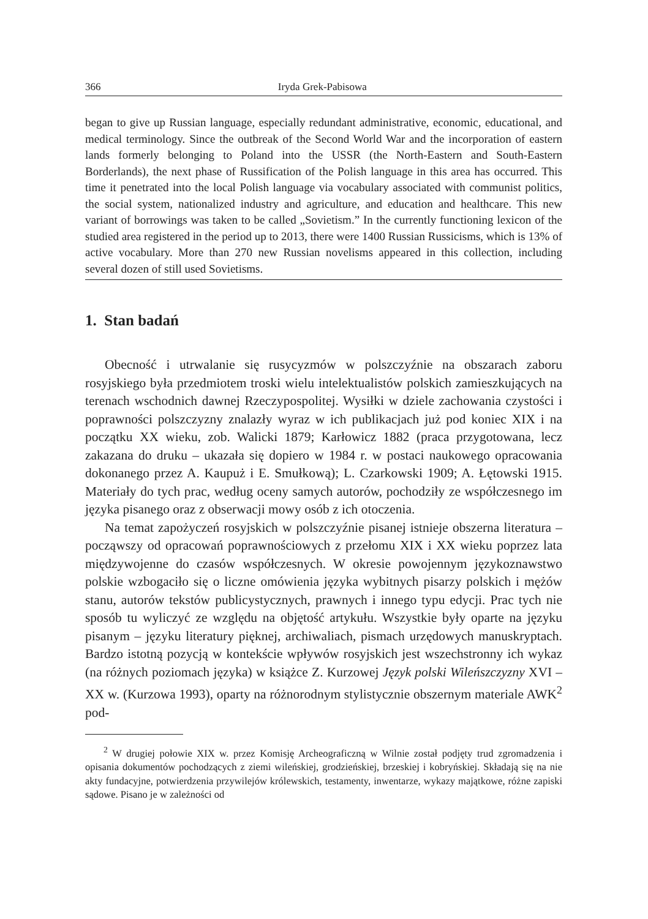366 Iryda Grek-Pabisowa
began to give up Russian language, especially redundant administrative, economic, educational, and medical terminology. Since the outbreak of the Second World War and the incorporation of eastern lands formerly belonging to Poland into the USSR (the North-Eastern and South-Eastern Borderlands), the next phase of Russification of the Polish language in this area has occurred. This time it penetrated into the local Polish language via vocabulary associated with communist politics, the social system, nationalized industry and agriculture, and education and healthcare. This new variant of borrowings was taken to be called „Sovietism.” In the currently functioning lexicon of the studied area registered in the period up to 2013, there were 1400 Russian Russicisms, which is 13% of active vocabulary. More than 270 new Russian novelisms appeared in this collection, including several dozen of still used Sovietisms.
1. Stan badań
Obecność i utrwalanie się rusycyzmów w polszczyźnie na obszarach zaboru rosyjskiego była przedmiotem troski wielu intelektualistów polskich zamieszkujących na terenach wschodnich dawnej Rzeczypospolitej. Wysiłki w dziele zachowania czystości i poprawności polszczyzny znalazły wyraz w ich publikacjach już pod koniec XIX i na początku XX wieku, zob. Walicki 1879; Karłowicz 1882 (praca przygotowana, lecz zakazana do druku – ukazała się dopiero w 1984 r. w postaci naukowego opracowania dokonanego przez A. Kaupuż i E. Smułkową); L. Czarkowski 1909; A. Łętowski 1915. Materiały do tych prac, według oceny samych autorów, pochodziły ze współczesnego im języka pisanego oraz z obserwacji mowy osób z ich otoczenia.
Na temat zapożyczeń rosyjskich w polszczyźnie pisanej istnieje obszerna literatura – począwszy od opracowań poprawnościowych z przełomu XIX i XX wieku poprzez lata międzywojenne do czasów współczesnych. W okresie powojennym językoznawstwo polskie wzbogaciło się o liczne omówienia języka wybitnych pisarzy polskich i mężów stanu, autorów tekstów publicystycznych, prawnych i innego typu edycji. Prac tych nie sposób tu wyliczyć ze względu na objętość artykułu. Wszystkie były oparte na języku pisanym – języku literatury pięknej, archiwaliach, pismach urzędowych manuskryptach. Bardzo istotną pozycją w kontekście wpływów rosyjskich jest wszechstronny ich wykaz (na różnych poziomach języka) w książce Z. Kurzowej Język polski Wileńszczyzny XVI – XX w. (Kurzowa 1993), oparty na różnorodnym stylistycznie obszernym materiale AWK<sup>2</sup> pod-
<sup>2</sup> W drugiej połowie XIX w. przez Komisję Archeograficzną w Wilnie został podjęty trud zgromadzenia i opisania dokumentów pochodzących z ziemi wileńskiej, grodzieńskiej, brzeskiej i kobryńskiej. Składają się na nie akty fundacyjne, potwierdzenia przywilejów królewskich, testamenty, inwentarze, wykazy majątkowe, różne zapiski sądowe. Pisano je w zależności od